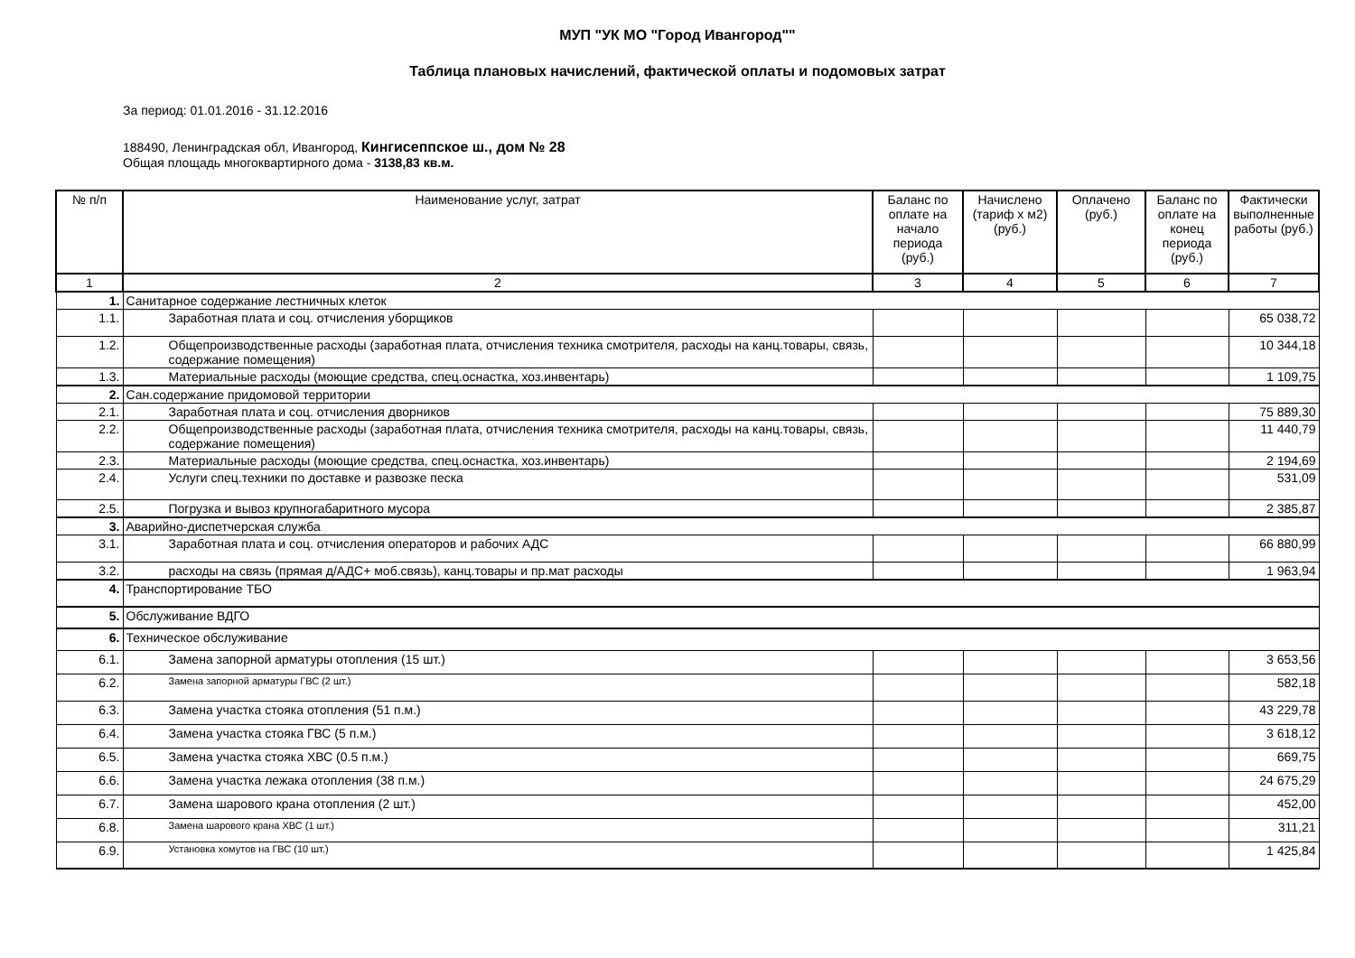МУП "УК МО "Город Ивангород""
Таблица плановых начислений, фактической оплаты и подомовых затрат
За период: 01.01.2016 - 31.12.2016
188490, Ленинградская обл, Ивангород, Кингисеппское ш., дом № 28
Общая площадь многоквартирного дома - 3138,83 кв.м.
| № п/п | Наименование услуг, затрат | Баланс по оплате на начало периода (руб.) | Начислено (тариф х м2) (руб.) | Оплачено (руб.) | Баланс по оплате на конец периода (руб.) | Фактически выполненные работы (руб.) |
| --- | --- | --- | --- | --- | --- | --- |
| 1 | 2 | 3 | 4 | 5 | 6 | 7 |
| 1. | Санитарное содержание лестничных клеток | | | | | |
| 1.1. | Заработная плата и соц. отчисления уборщиков | | | | | 65 038,72 |
| 1.2. | Общепроизводственные расходы (заработная плата, отчисления техника смотрителя, расходы на канц.товары, связь, содержание помещения) | | | | | 10 344,18 |
| 1.3. | Материальные расходы (моющие средства, спец.оснастка, хоз.инвентарь) | | | | | 1 109,75 |
| 2. | Сан.содержание придомовой территории | | | | | |
| 2.1. | Заработная плата и соц. отчисления дворников | | | | | 75 889,30 |
| 2.2. | Общепроизводственные расходы (заработная плата, отчисления техника смотрителя, расходы на канц.товары, связь, содержание помещения) | | | | | 11 440,79 |
| 2.3. | Материальные расходы (моющие средства, спец.оснастка, хоз.инвентарь) | | | | | 2 194,69 |
| 2.4. | Услуги спец.техники по доставке и развозке песка | | | | | 531,09 |
| 2.5. | Погрузка и вывоз крупногабаритного мусора | | | | | 2 385,87 |
| 3. | Аварийно-диспетчерская служба | | | | | |
| 3.1. | Заработная плата и соц. отчисления операторов и рабочих АДС | | | | | 66 880,99 |
| 3.2. | расходы на связь (прямая д/АДС+ моб.связь), канц.товары и пр.мат расходы | | | | | 1 963,94 |
| 4. | Транспортирование ТБО | | | | | |
| 5. | Обслуживание ВДГО | | | | | |
| 6. | Техническое обслуживание | | | | | |
| 6.1. | Замена запорной арматуры отопления (15 шт.) | | | | | 3 653,56 |
| 6.2. | Замена запорной арматуры ГВС (2 шт.) | | | | | 582,18 |
| 6.3. | Замена участка стояка отопления (51 п.м.) | | | | | 43 229,78 |
| 6.4. | Замена участка стояка ГВС (5 п.м.) | | | | | 3 618,12 |
| 6.5. | Замена участка стояка ХВС (0.5 п.м.) | | | | | 669,75 |
| 6.6. | Замена участка лежака отопления (38 п.м.) | | | | | 24 675,29 |
| 6.7. | Замена шарового крана отопления (2 шт.) | | | | | 452,00 |
| 6.8. | Замена шарового крана ХВС (1 шт.) | | | | | 311,21 |
| 6.9. | Установка хомутов на ГВС (10 шт.) | | | | | 1 425,84 |